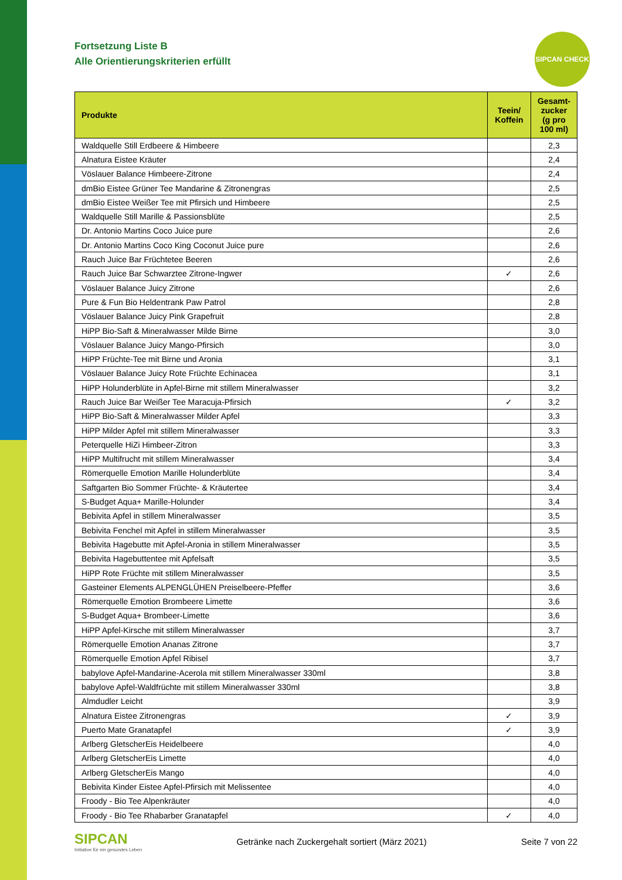SIPCAN CHECK
Fortsetzung Liste B
Alle Orientierungskriterien erfüllt
| Produkte | Teein/ Koffein | Gesamt-zucker (g pro 100 ml) |
| --- | --- | --- |
| Waldquelle Still Erdbeere & Himbeere | | 2,3 |
| Alnatura Eistee Kräuter | | 2,4 |
| Vöslauer Balance Himbeere-Zitrone | | 2,4 |
| dmBio Eistee Grüner Tee Mandarine & Zitronengras | | 2,5 |
| dmBio Eistee Weißer Tee mit Pfirsich und Himbeere | | 2,5 |
| Waldquelle Still Marille & Passionsblüte | | 2,5 |
| Dr. Antonio Martins Coco Juice pure | | 2,6 |
| Dr. Antonio Martins Coco King Coconut Juice pure | | 2,6 |
| Rauch Juice Bar Früchtetee Beeren | | 2,6 |
| Rauch Juice Bar Schwarztee Zitrone-Ingwer | ✓ | 2,6 |
| Vöslauer Balance Juicy Zitrone | | 2,6 |
| Pure & Fun Bio Heldentrank Paw Patrol | | 2,8 |
| Vöslauer Balance Juicy Pink Grapefruit | | 2,8 |
| HiPP Bio-Saft & Mineralwasser Milde Birne | | 3,0 |
| Vöslauer Balance Juicy Mango-Pfirsich | | 3,0 |
| HiPP Früchte-Tee mit Birne und Aronia | | 3,1 |
| Vöslauer Balance Juicy Rote Früchte Echinacea | | 3,1 |
| HiPP Holunderblüte in Apfel-Birne mit stillem Mineralwasser | | 3,2 |
| Rauch Juice Bar Weißer Tee Maracuja-Pfirsich | ✓ | 3,2 |
| HiPP Bio-Saft & Mineralwasser Milder Apfel | | 3,3 |
| HiPP Milder Apfel mit stillem Mineralwasser | | 3,3 |
| Peterquelle HiZi Himbeer-Zitron | | 3,3 |
| HiPP Multifrucht mit stillem Mineralwasser | | 3,4 |
| Römerquelle Emotion Marille Holunderblüte | | 3,4 |
| Saftgarten Bio Sommer Früchte- & Kräutertee | | 3,4 |
| S-Budget Aqua+ Marille-Holunder | | 3,4 |
| Bebivita Apfel in stillem Mineralwasser | | 3,5 |
| Bebivita Fenchel mit Apfel in stillem Mineralwasser | | 3,5 |
| Bebivita Hagebutte mit Apfel-Aronia in stillem Mineralwasser | | 3,5 |
| Bebivita Hagebuttentee mit Apfelsaft | | 3,5 |
| HiPP Rote Früchte mit stillem Mineralwasser | | 3,5 |
| Gasteiner Elements ALPENGLÜHEN Preiselbeere-Pfeffer | | 3,6 |
| Römerquelle Emotion Brombeere Limette | | 3,6 |
| S-Budget Aqua+ Brombeer-Limette | | 3,6 |
| HiPP Apfel-Kirsche mit stillem Mineralwasser | | 3,7 |
| Römerquelle Emotion Ananas Zitrone | | 3,7 |
| Römerquelle Emotion Apfel Ribisel | | 3,7 |
| babylove Apfel-Mandarine-Acerola mit stillem Mineralwasser 330ml | | 3,8 |
| babylove Apfel-Waldfrüchte mit stillem Mineralwasser 330ml | | 3,8 |
| Almdudler Leicht | | 3,9 |
| Alnatura Eistee Zitronengras | ✓ | 3,9 |
| Puerto Mate Granatapfel | ✓ | 3,9 |
| Arlberg GletscherEis Heidelbeere | | 4,0 |
| Arlberg GletscherEis Limette | | 4,0 |
| Arlberg GletscherEis Mango | | 4,0 |
| Bebivita Kinder Eistee Apfel-Pfirsich mit Melissentee | | 4,0 |
| Froody - Bio Tee Alpenkräuter | | 4,0 |
| Froody - Bio Tee Rhabarber Granatapfel | ✓ | 4,0 |
SIPCAN
Initiative für ein gesundes Leben
Getränke nach Zuckergehalt sortiert (März 2021)
Seite 7 von 22